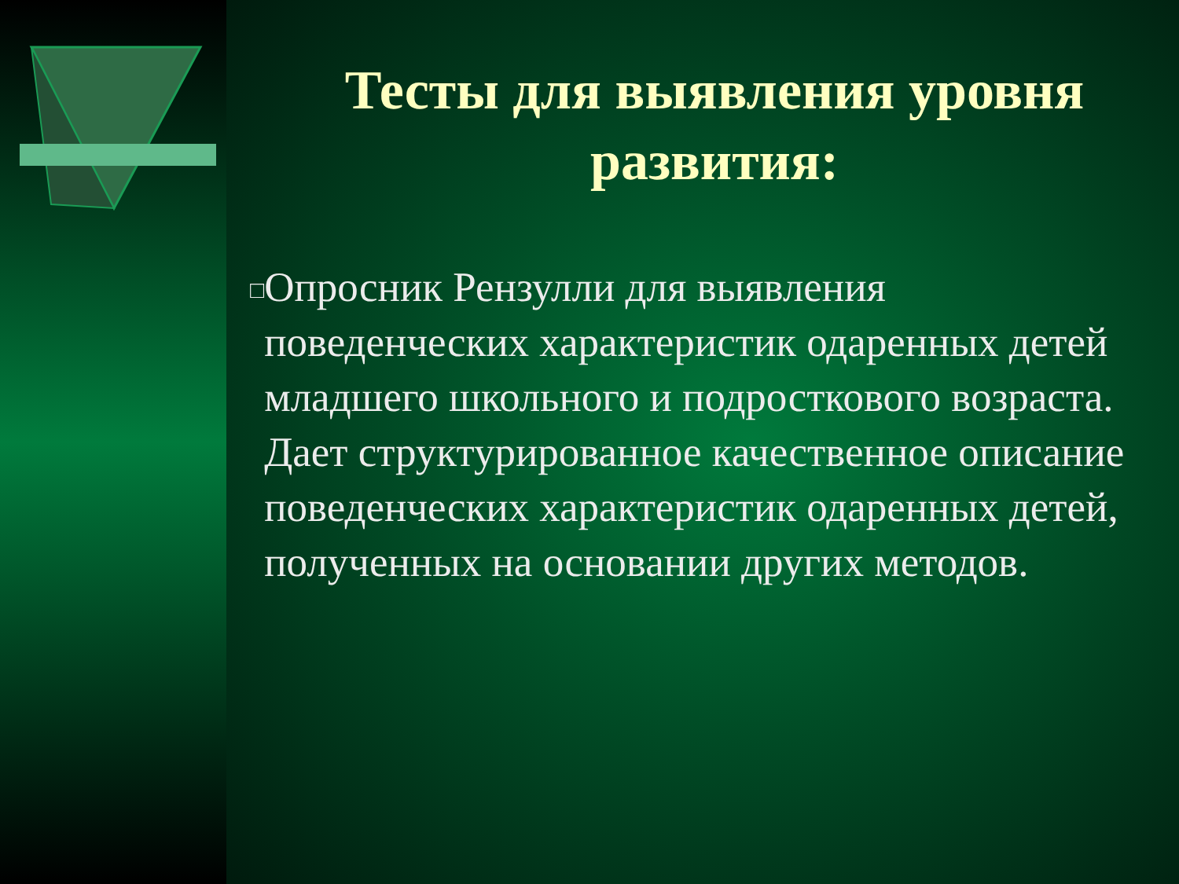Тесты для выявления уровня развития:
□
Опросник Рензулли для выявления поведенческих характеристик одаренных детей младшего школьного и подросткового возраста. Дает структурированное качественное описание поведенческих характеристик одаренных детей, полученных на основании других методов.